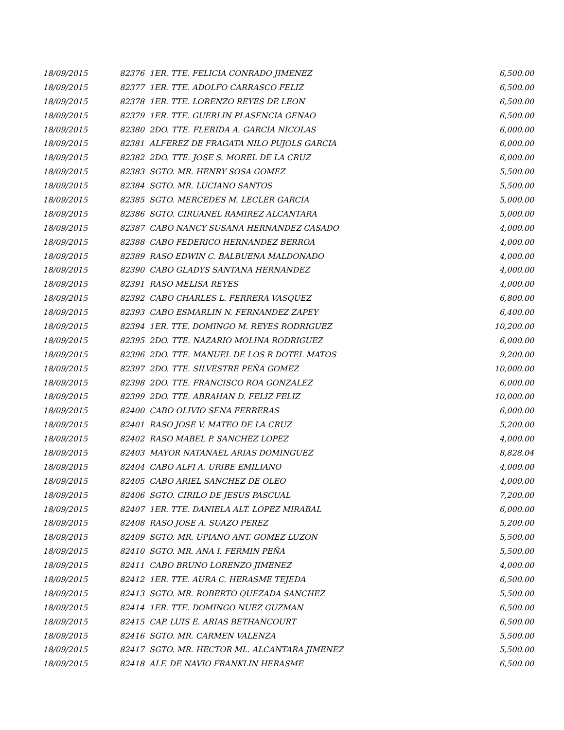| 18/09/2015 | 82376 1ER. TTE. FELICIA CONRADO JIMENEZ | 6,500.00 |
| 18/09/2015 | 82377 1ER. TTE. ADOLFO CARRASCO FELIZ | 6,500.00 |
| 18/09/2015 | 82378 1ER. TTE. LORENZO REYES DE LEON | 6,500.00 |
| 18/09/2015 | 82379 1ER. TTE. GUERLIN PLASENCIA GENAO | 6,500.00 |
| 18/09/2015 | 82380 2DO. TTE. FLERIDA A. GARCIA NICOLAS | 6,000.00 |
| 18/09/2015 | 82381 ALFEREZ DE FRAGATA NILO PUJOLS GARCIA | 6,000.00 |
| 18/09/2015 | 82382 2DO. TTE. JOSE S. MOREL DE LA CRUZ | 6,000.00 |
| 18/09/2015 | 82383 SGTO. MR. HENRY SOSA GOMEZ | 5,500.00 |
| 18/09/2015 | 82384 SGTO. MR. LUCIANO SANTOS | 5,500.00 |
| 18/09/2015 | 82385 SGTO. MERCEDES M. LECLER GARCIA | 5,000.00 |
| 18/09/2015 | 82386 SGTO. CIRUANEL RAMIREZ ALCANTARA | 5,000.00 |
| 18/09/2015 | 82387 CABO NANCY SUSANA HERNANDEZ CASADO | 4,000.00 |
| 18/09/2015 | 82388 CABO FEDERICO HERNANDEZ BERROA | 4,000.00 |
| 18/09/2015 | 82389 RASO EDWIN C. BALBUENA MALDONADO | 4,000.00 |
| 18/09/2015 | 82390 CABO GLADYS SANTANA HERNANDEZ | 4,000.00 |
| 18/09/2015 | 82391 RASO MELISA REYES | 4,000.00 |
| 18/09/2015 | 82392 CABO CHARLES L. FERRERA VASQUEZ | 6,800.00 |
| 18/09/2015 | 82393 CABO ESMARLIN N. FERNANDEZ ZAPEY | 6,400.00 |
| 18/09/2015 | 82394 1ER. TTE. DOMINGO M. REYES RODRIGUEZ | 10,200.00 |
| 18/09/2015 | 82395 2DO. TTE. NAZARIO MOLINA RODRIGUEZ | 6,000.00 |
| 18/09/2015 | 82396 2DO. TTE. MANUEL DE LOS R DOTEL MATOS | 9,200.00 |
| 18/09/2015 | 82397 2DO. TTE. SILVESTRE PEÑA GOMEZ | 10,000.00 |
| 18/09/2015 | 82398 2DO. TTE. FRANCISCO ROA GONZALEZ | 6,000.00 |
| 18/09/2015 | 82399 2DO. TTE. ABRAHAN D. FELIZ FELIZ | 10,000.00 |
| 18/09/2015 | 82400 CABO OLIVIO SENA FERRERAS | 6,000.00 |
| 18/09/2015 | 82401 RASO JOSE V. MATEO DE LA CRUZ | 5,200.00 |
| 18/09/2015 | 82402 RASO MABEL P. SANCHEZ LOPEZ | 4,000.00 |
| 18/09/2015 | 82403 MAYOR NATANAEL ARIAS DOMINGUEZ | 8,828.04 |
| 18/09/2015 | 82404 CABO ALFI A. URIBE EMILIANO | 4,000.00 |
| 18/09/2015 | 82405 CABO ARIEL SANCHEZ DE OLEO | 4,000.00 |
| 18/09/2015 | 82406 SGTO. CIRILO DE JESUS PASCUAL | 7,200.00 |
| 18/09/2015 | 82407 1ER. TTE. DANIELA ALT. LOPEZ MIRABAL | 6,000.00 |
| 18/09/2015 | 82408 RASO JOSE A. SUAZO PEREZ | 5,200.00 |
| 18/09/2015 | 82409 SGTO. MR. UPIANO ANT. GOMEZ LUZON | 5,500.00 |
| 18/09/2015 | 82410 SGTO. MR. ANA I. FERMIN PEÑA | 5,500.00 |
| 18/09/2015 | 82411 CABO BRUNO LORENZO JIMENEZ | 4,000.00 |
| 18/09/2015 | 82412 1ER. TTE. AURA C. HERASME TEJEDA | 6,500.00 |
| 18/09/2015 | 82413 SGTO. MR. ROBERTO QUEZADA SANCHEZ | 5,500.00 |
| 18/09/2015 | 82414 1ER. TTE. DOMINGO NUEZ GUZMAN | 6,500.00 |
| 18/09/2015 | 82415 CAP. LUIS E. ARIAS BETHANCOURT | 6,500.00 |
| 18/09/2015 | 82416 SGTO. MR. CARMEN VALENZA | 5,500.00 |
| 18/09/2015 | 82417 SGTO. MR. HECTOR ML. ALCANTARA JIMENEZ | 5,500.00 |
| 18/09/2015 | 82418 ALF. DE NAVIO FRANKLIN HERASME | 6,500.00 |